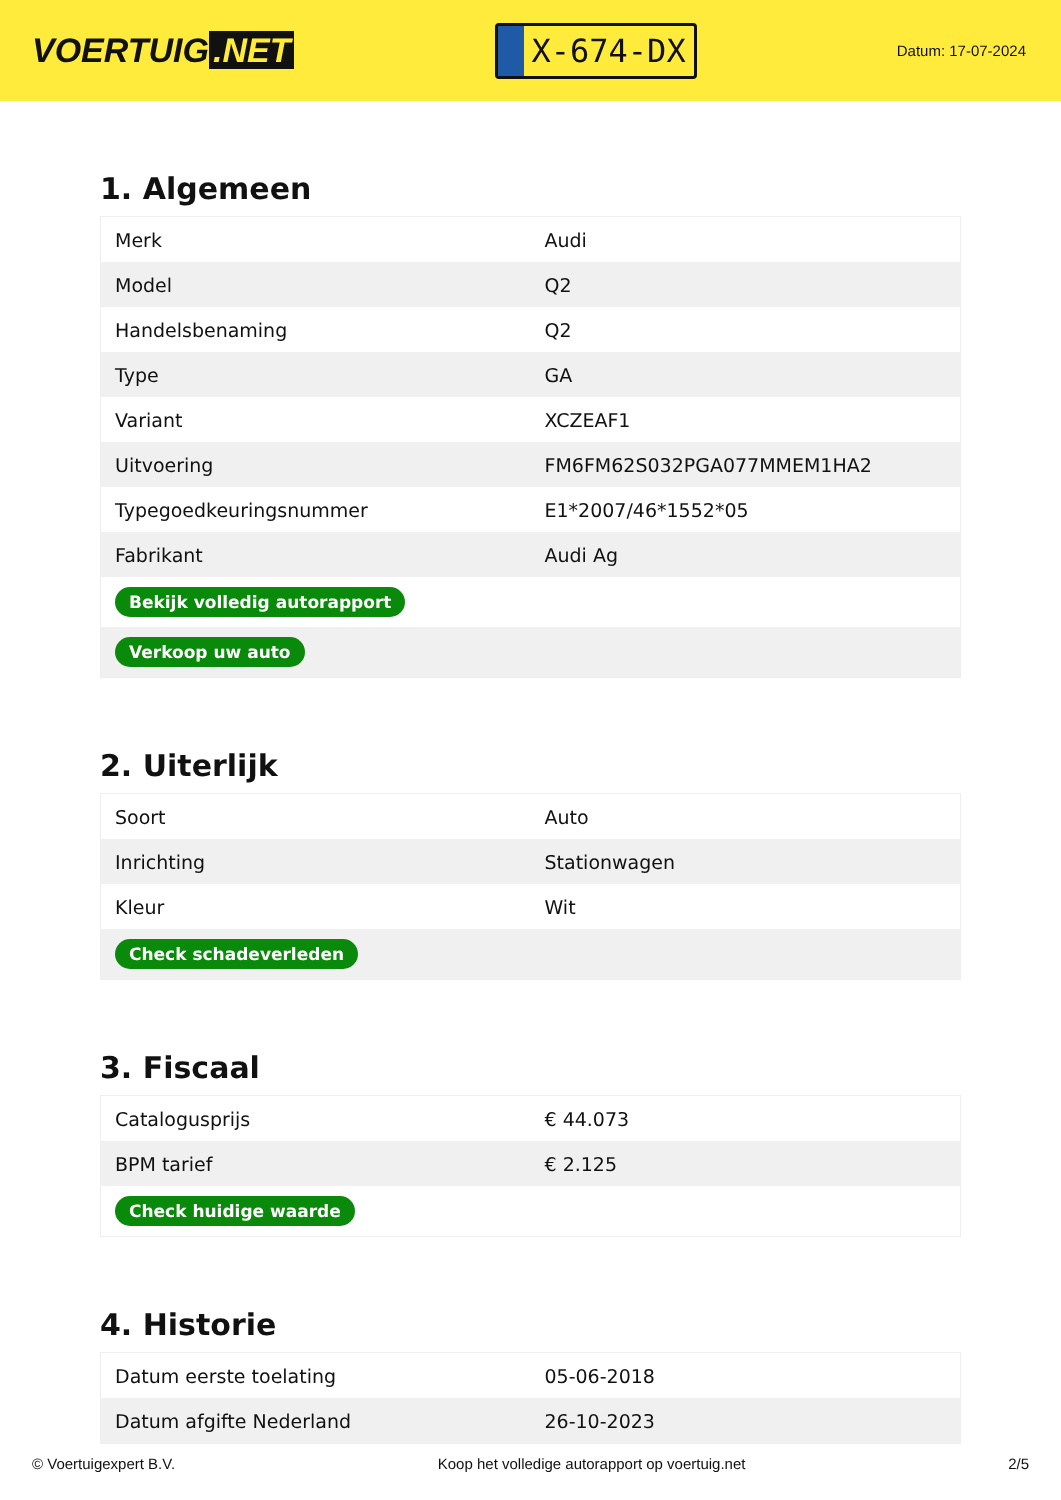VOERTUIG.NET
X-674-DX
Datum: 17-07-2024
1. Algemeen
| Merk | Audi |
| Model | Q2 |
| Handelsbenaming | Q2 |
| Type | GA |
| Variant | XCZEAF1 |
| Uitvoering | FM6FM62S032PGA077MMEM1HA2 |
| Typegoedkeuringsnummer | E1*2007/46*1552*05 |
| Fabrikant | Audi Ag |
| Bekijk volledig autorapport | |
| Verkoop uw auto | |
2. Uiterlijk
| Soort | Auto |
| Inrichting | Stationwagen |
| Kleur | Wit |
| Check schadeverleden | |
3. Fiscaal
| Catalogusprijs | € 44.073 |
| BPM tarief | € 2.125 |
| Check huidige waarde | |
4. Historie
| Datum eerste toelating | 05-06-2018 |
| Datum afgifte Nederland | 26-10-2023 |
© Voertuigexpert B.V. Koop het volledige autorapport op voertuig.net 2/5